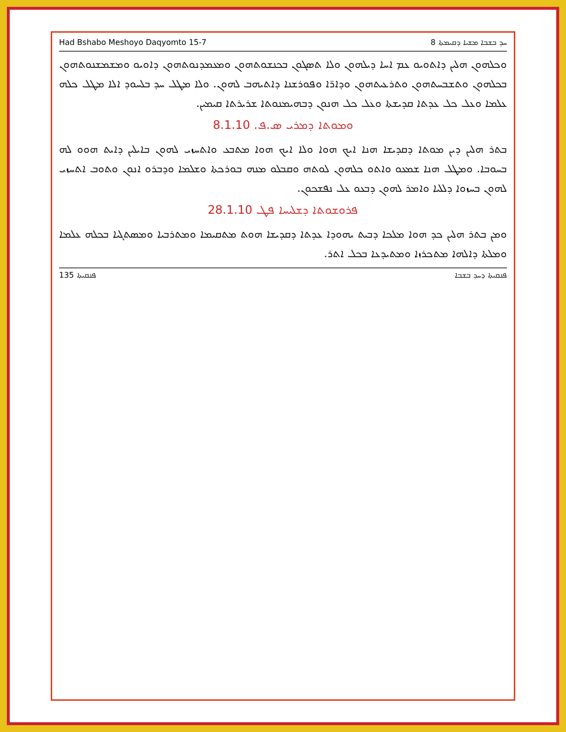Had Bshabo Meshoyo Daqyomto 15-7 ܚܕ ܒܫܒܐ ܡܫܝܐ ܕܩܝܡܬܐ 8
ܘܟܠܗܘܢ ܗܠܝܢ ܕܐܬܘܝܘ ܥܡ ܐܚܐ ܕܝܠܗܘܢ ܘܠܐ ܬܣܓܘܢ ܒܟܢܫܘܬܗܘܢ ܘܡܥܡܕܢܘܬܗܘܢ ܕܐܘܝܘ ܘܡܫܡܫܢܘܬܗܘܢ ܒܟܠܗܘܢ ܘܬܫܒܚܬܗܘܢ ܘܬܪܥܝܬܗܘܢ ܘܕܐܪ̈ܐ ܘܦܘܪܫܢܐ ܕܐܬܝܗܒ ܠܗܘܢ. ܘܠܐ ܡܛܠ ܚܕ ܒܠܚܘܕ ܐܠܐ ܡܛܠ ܟܠܗ ܥܠܡܐ ܘܥܠ ܟܠ ܥܕܬܐ ܩܕܝܫܬܐ ܘܥܠ ܟܠ ܗܢܘܢ ܕܒܗܝܡܢܘܬܐ ܫܪܝܪܬܐ ܩܝܡܝܢ.
ܘܡܘܬܐ ܕܡܪܝ ܣ.ܦ. 8.1.10
ܒܬܪ ܗܠܝܢ ܕܝܢ ܡܘܬܐ ܕܩܕܝܫܐ ܗܢܐ ܐܝܟ ܗܘܐ ܘܠܐ ܐܝܟ ܗܘܐ ܡܬܒܥ ܘܐܬܚܙܝ ܠܗܘܢ ܒܐܝܠܝܢ ܕܐܝܬ ܗܘܘ ܠܗ ܒܚܘܒܐ. ܘܡܛܠ ܗܢܐ ܫܡܥܘ ܘܐܬܘ ܟܠܗܘܢ ܠܘܬܗ ܘܩܒܠܘ ܡܢܗ ܒܘܪܟܬܐ ܘܫܠܡܐ ܘܕܒܪܘ ܐܢܘܢ ܘܬܘܒ ܐܬܚܙܝ ܠܗܘܢ ܒܚܙܘܐ ܕܠܠܝܐ ܘܐܡܪ ܠܗܘܢ ܕܒܥܘ ܥܠ ܢܦܫܟܘܢ.
ܦܪܘܫܘܬܐ ܕܫܠܝܚܐ ܦܛ 28.1.10
ܘܡܢ ܒܬܪ ܗܠܝܢ ܟܕ ܗܘܐ ܡܠܟܐ ܕܒܝܬ ܝܗܘܕܐ ܥܕܬܐ ܕܩܕܝܫܐ ܗܘܬ ܡܬܩܝܡܐ ܘܡܬܪܒܝܐ ܘܡܣܬܓܝܐ ܒܟܠܗ ܥܠܡܐ ܘܡܠܬܐ ܕܐܠܗܐ ܡܬܟܪܙܐ ܘܡܬܝܕܥܐ ܒܟܠ ܐܬܪ.
ܦܢܩܝܬܐ 135 ܦܢܩܝܬܐ ܕܚܕ ܒܫܒܐ